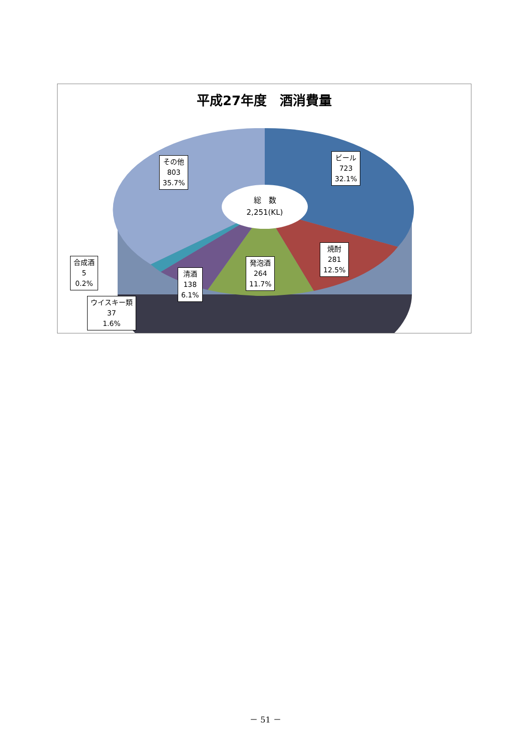平成27年度　酒消費量
その他
803
35.7%
ビール
723
32.1%
総　数
2,251(KL)
焼酎
281
12.5%
発泡酒
264
11.7%
清酒
138
6.1%
合成酒
5
0.2%
ウイスキー類
37
1.6%
－ 51 －